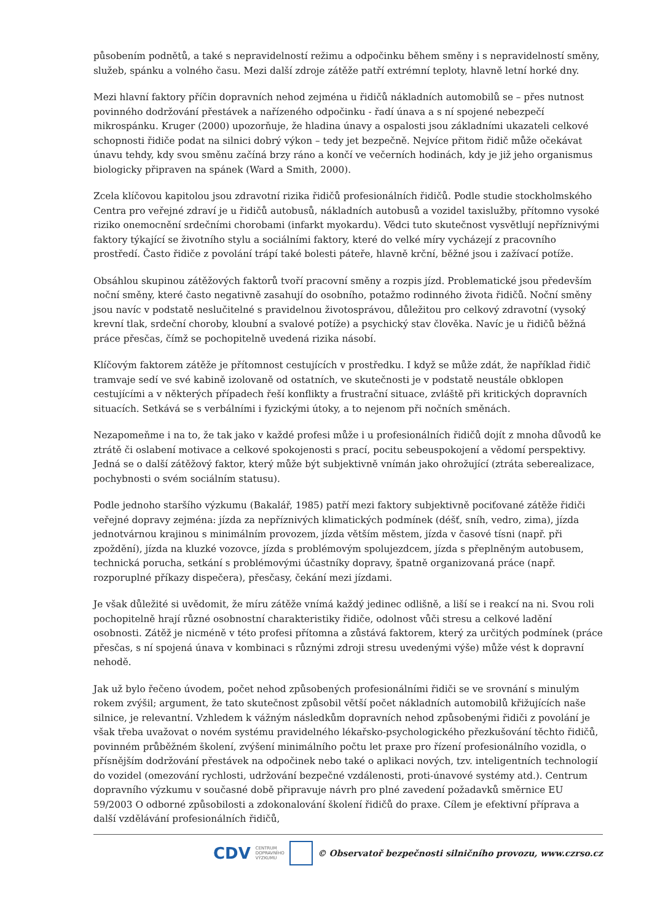působením podnětů, a také s nepravidelností režimu a odpočinku během směny i s nepravidelností směny, služeb, spánku a volného času. Mezi další zdroje zátěže patří extrémní teploty, hlavně letní horké dny.
Mezi hlavní faktory příčin dopravních nehod zejména u řidičů nákladních automobilů se – přes nutnost povinného dodržování přestávek a nařízeného odpočinku - řadí únava a s ní spojené nebezpečí mikrospánku. Kruger (2000) upozorňuje, že hladina únavy a ospalosti jsou základními ukazateli celkové schopnosti řidiče podat na silnici dobrý výkon – tedy jet bezpečně. Nejvíce přitom řidič může očekávat únavu tehdy, kdy svou směnu začíná brzy ráno a končí ve večerních hodinách, kdy je již jeho organismus biologicky připraven na spánek (Ward a Smith, 2000).
Zcela klíčovou kapitolou jsou zdravotní rizika řidičů profesionálních řidičů. Podle studie stockholmského Centra pro veřejné zdraví je u řidičů autobusů, nákladních autobusů a vozidel taxislužby, přítomno vysoké riziko onemocnění srdečními chorobami (infarkt myokardu). Vědci tuto skutečnost vysvětlují nepříznivými faktory týkající se životního stylu a sociálními faktory, které do velké míry vycházejí z pracovního prostředí. Často řidiče z povolání trápí také bolesti páteře, hlavně krční, běžné jsou i zažívací potíže.
Obsáhlou skupinou zátěžových faktorů tvoří pracovní směny a rozpis jízd. Problematické jsou především noční směny, které často negativně zasahují do osobního, potažmo rodinného života řidičů. Noční směny jsou navíc v podstatě neslučitelné s pravidelnou životosprávou, důležitou pro celkový zdravotní (vysoký krevní tlak, srdeční choroby, kloubní a svalové potíže) a psychický stav člověka. Navíc je u řidičů běžná práce přesčas, čímž se pochopitelně uvedená rizika násobí.
Klíčovým faktorem zátěže je přítomnost cestujících v prostředku. I když se může zdát, že například řidič tramvaje sedí ve své kabině izolovaně od ostatních, ve skutečnosti je v podstatě neustále obklopen cestujícími a v některých případech řeší konflikty a frustrační situace, zvláště při kritických dopravních situacích. Setkává se s verbálními i fyzickými útoky, a to nejenom při nočních směnách.
Nezapomeňme i na to, že tak jako v každé profesi může i u profesionálních řidičů dojít z mnoha důvodů ke ztrátě či oslabení motivace a celkové spokojenosti s prací, pocitu sebeuspokojení a vědomí perspektivy. Jedná se o další zátěžový faktor, který může být subjektivně vnímán jako ohrožující (ztráta seberealizace, pochybnosti o svém sociálním statusu).
Podle jednoho staršího výzkumu (Bakalář, 1985) patří mezi faktory subjektivně pociťované zátěže řidiči veřejné dopravy zejména: jízda za nepříznivých klimatických podmínek (déšť, sníh, vedro, zima), jízda jednotvárnou krajinou s minimálním provozem, jízda větším městem, jízda v časové tísni (např. při zpoždění), jízda na kluzké vozovce, jízda s problémovým spolujezdcem, jízda s přeplněným autobusem, technická porucha, setkání s problémovými účastníky dopravy, špatně organizovaná práce (např. rozporuplné příkazy dispečera), přesčasy, čekání mezi jízdami.
Je však důležité si uvědomit, že míru zátěže vnímá každý jedinec odlišně, a liší se i reakcí na ni. Svou roli pochopitelně hrají různé osobnostní charakteristiky řidiče, odolnost vůči stresu a celkové ladění osobnosti. Zátěž je nicméně v této profesi přítomna a zůstává faktorem, který za určitých podmínek (práce přesčas, s ní spojená únava v kombinaci s různými zdroji stresu uvedenými výše) může vést k dopravní nehodě.
Jak už bylo řečeno úvodem, počet nehod způsobených profesionálními řidiči se ve srovnání s minulým rokem zvýšil; argument, že tato skutečnost způsobil větší počet nákladních automobilů křižujících naše silnice, je relevantní. Vzhledem k vážným následkům dopravních nehod způsobenými řidiči z povolání je však třeba uvažovat o novém systému pravidelného lékařsko-psychologického přezkušování těchto řidičů, povinném průběžném školení, zvýšení minimálního počtu let praxe pro řízení profesionálního vozidla, o přísnějším dodržování přestávek na odpočinek nebo také o aplikaci nových, tzv. inteligentních technologií do vozidel (omezování rychlosti, udržování bezpečné vzdálenosti, proti-únavové systémy atd.). Centrum dopravního výzkumu v současné době připravuje návrh pro plné zavedení požadavků směrnice EU 59/2003 O odborné způsobilosti a zdokonalování školení řidičů do praxe. Cílem je efektivní příprava a další vzdělávání profesionálních řidičů,
CDV CENTRUM
DOPRAVNÍHO
VÝZKUMU © Observatoř bezpečnosti silničního provozu, www.czrso.cz